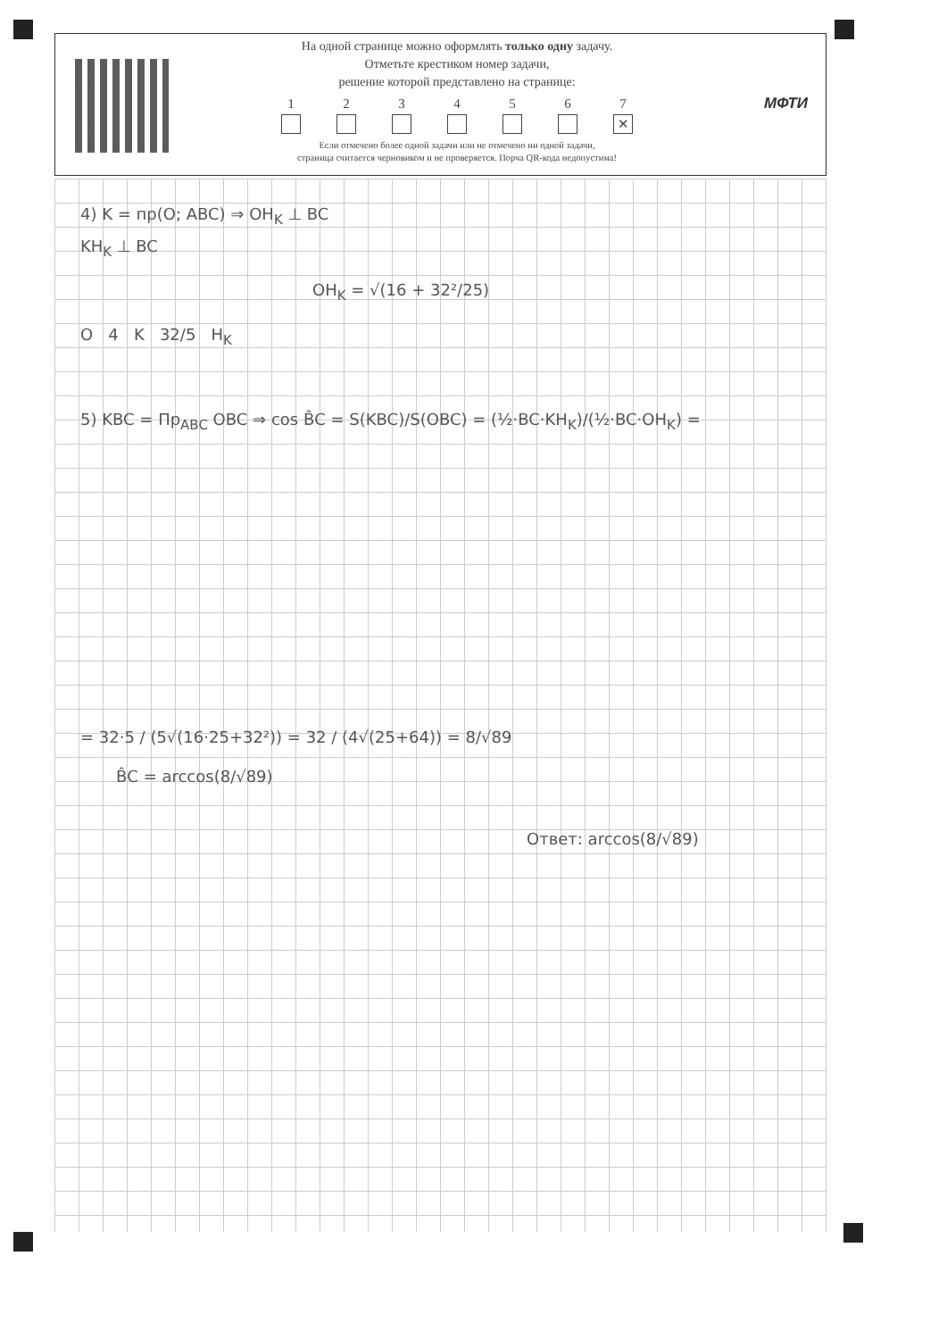На одной странице можно оформлять только одну задачу.
Отметьте крестиком номер задачи,
решение которой представлено на странице:
1 2 3 4 5 6 7
✕
Если отмечено более одной задачи или не отмечено ни одной задачи,
страница считается черновиком и не проверяется. Порча QR-кода недопустима!
МФТИ
4) K = пр(O; ABC) ⇒ OH<sub>K</sub> ⊥ BC
KH<sub>K</sub> ⊥ BC
OH<sub>K</sub> = √(16 + 32²/25)
O 4 K 32/5 H<sub>K</sub>
5) KBC = Пр<sub>ABC</sub> OBC ⇒ cos B̂C = S(KBC)/S(OBC) = (½·BC·KH<sub>K</sub>)/(½·BC·OH<sub>K</sub>) =
= 32·5 / (5√(16·25+32²)) = 32 / (4√(25+64)) = 8/√89
B̂C = arccos(8/√89)
Ответ: arccos(8/√89)